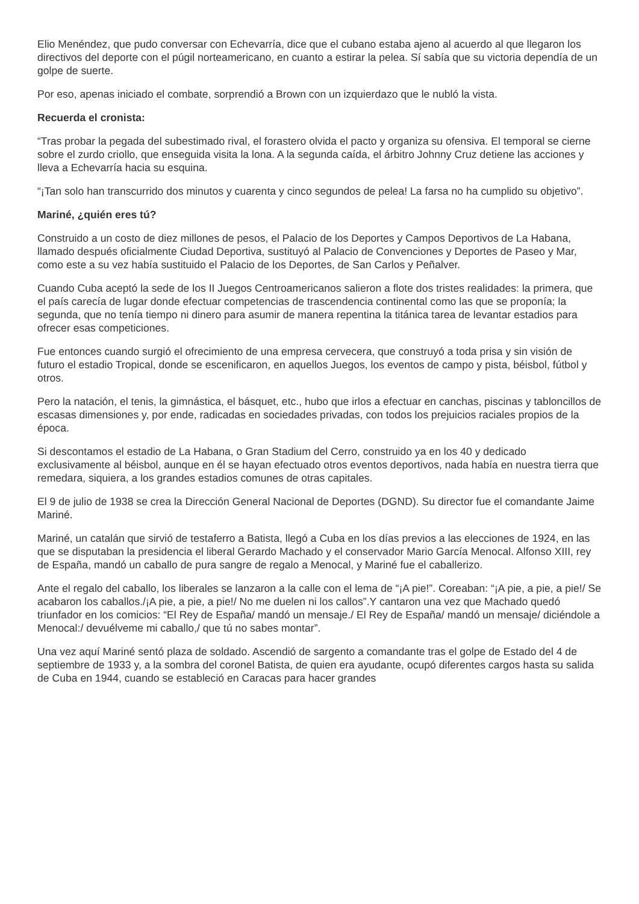Elio Menéndez, que pudo conversar con Echevarría, dice que el cubano estaba ajeno al acuerdo al que llegaron los directivos del deporte con el púgil norteamericano, en cuanto a estirar la pelea. Sí sabía que su victoria dependía de un golpe de suerte.
Por eso, apenas iniciado el combate, sorprendió a Brown con un izquierdazo que le nubló la vista.
Recuerda el cronista:
“Tras probar la pegada del subestimado rival, el forastero olvida el pacto y organiza su ofensiva. El temporal se cierne sobre el zurdo criollo, que enseguida visita la lona. A la segunda caída, el árbitro Johnny Cruz detiene las acciones y lleva a Echevarría hacia su esquina.
“¡Tan solo han transcurrido dos minutos y cuarenta y cinco segundos de pelea! La farsa no ha cumplido su objetivo”.
Mariné, ¿quién eres tú?
Construido a un costo de diez millones de pesos, el Palacio de los Deportes y Campos Deportivos de La Habana, llamado después oficialmente Ciudad Deportiva, sustituyó al Palacio de Convenciones y Deportes de Paseo y Mar, como este a su vez había sustituido el Palacio de los Deportes, de San Carlos y Peñalver.
Cuando Cuba aceptó la sede de los II Juegos Centroamericanos salieron a flote dos tristes realidades: la primera, que el país carecía de lugar donde efectuar competencias de trascendencia continental como las que se proponía; la segunda, que no tenía tiempo ni dinero para asumir de manera repentina la titánica tarea de levantar estadios para ofrecer esas competiciones.
Fue entonces cuando surgió el ofrecimiento de una empresa cervecera, que construyó a toda prisa y sin visión de futuro el estadio Tropical, donde se escenificaron, en aquellos Juegos, los eventos de campo y pista, béisbol, fútbol y otros.
Pero la natación, el tenis, la gimnástica, el básquet, etc., hubo que irlos a efectuar en canchas, piscinas y tabloncillos de escasas dimensiones y, por ende, radicadas en sociedades privadas, con todos los prejuicios raciales propios de la época.
Si descontamos el estadio de La Habana, o Gran Stadium del Cerro, construido ya en los 40 y dedicado exclusivamente al béisbol, aunque en él se hayan efectuado otros eventos deportivos, nada había en nuestra tierra que remedara, siquiera, a los grandes estadios comunes de otras capitales.
El 9 de julio de 1938 se crea la Dirección General Nacional de Deportes (DGND). Su director fue el comandante Jaime Mariné.
Mariné, un catalán que sirvió de testaferro a Batista, llegó a Cuba en los días previos a las elecciones de 1924, en las que se disputaban la presidencia el liberal Gerardo Machado y el conservador Mario García Menocal. Alfonso XIII, rey de España, mandó un caballo de pura sangre de regalo a Menocal, y Mariné fue el caballerizo.
Ante el regalo del caballo, los liberales se lanzaron a la calle con el lema de “¡A pie!”. Coreaban: “¡A pie, a pie, a pie!/ Se acabaron los caballos./¡A pie, a pie, a pie!/ No me duelen ni los callos”.Y cantaron una vez que Machado quedó triunfador en los comicios: “El Rey de España/ mandó un mensaje./ El Rey de España/ mandó un mensaje/ diciéndole a Menocal:/ devuélveme mi caballo,/ que tú no sabes montar”.
Una vez aquí Mariné sentó plaza de soldado. Ascendió de sargento a comandante tras el golpe de Estado del 4 de septiembre de 1933 y, a la sombra del coronel Batista, de quien era ayudante, ocupó diferentes cargos hasta su salida de Cuba en 1944, cuando se estableció en Caracas para hacer grandes